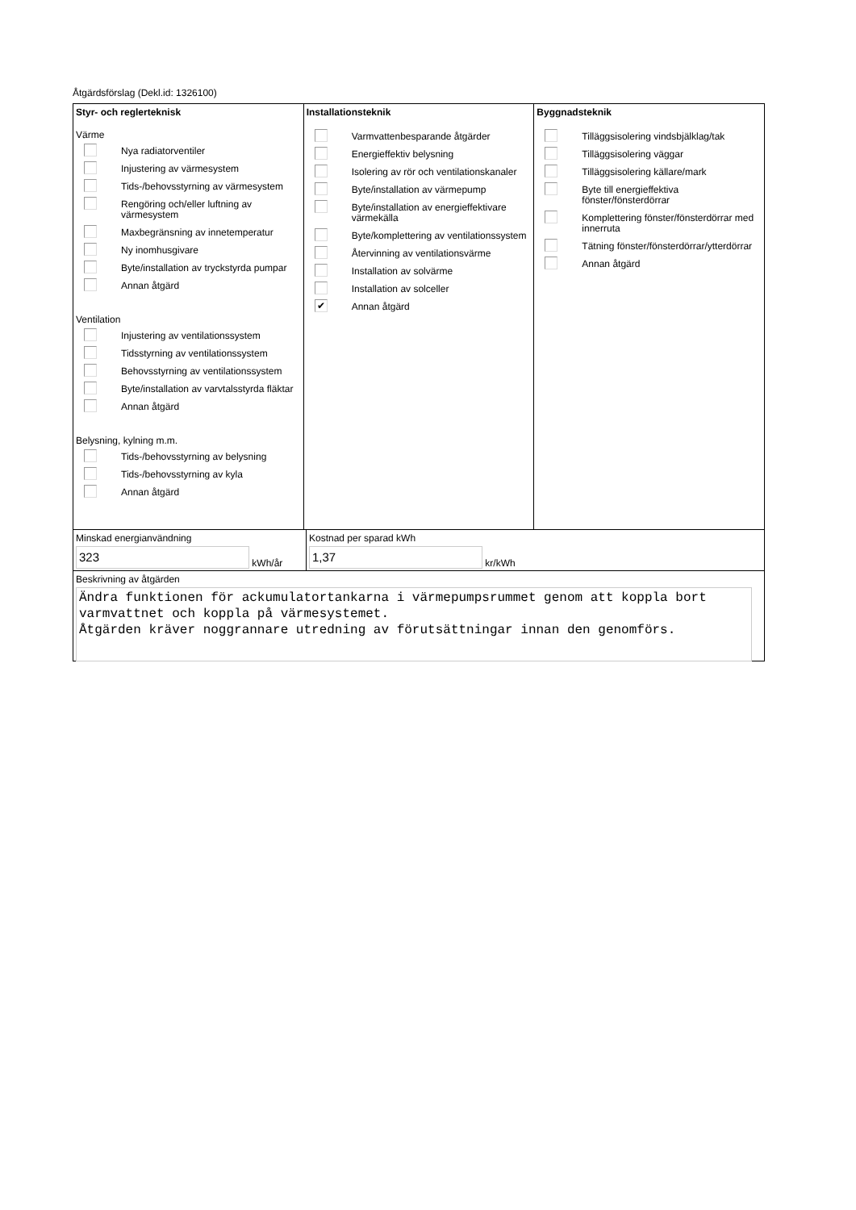Åtgärdsförslag (Dekl.id: 1326100)
Styr- och reglerteknisk
Värme
Nya radiatorventiler
Injustering av värmesystem
Tids-/behovsstyrning av värmesystem
Rengöring och/eller luftning av värmesystem
Maxbegränsning av innetemperatur
Ny inomhusgivare
Byte/installation av tryckstyrda pumpar
Annan åtgärd
Ventilation
Injustering av ventilationssystem
Tidsstyrning av ventilationssystem
Behovsstyrning av ventilationssystem
Byte/installation av varvtalsstyrda fläktar
Annan åtgärd
Belysning, kylning m.m.
Tids-/behovsstyrning av belysning
Tids-/behovsstyrning av kyla
Annan åtgärd
Installationsteknik
Varmvattenbesparande åtgärder
Energieffektiv belysning
Isolering av rör och ventilationskanaler
Byte/installation av värmepump
Byte/installation av energieffektivare värmekälla
Byte/komplettering av ventilationssystem
Återvinning av ventilationsvärme
Installation av solvärme
Installation av solceller
✔
Annan åtgärd
Byggnadsteknik
Tilläggsisolering vindsbjälklag/tak
Tilläggsisolering väggar
Tilläggsisolering källare/mark
Byte till energieffektiva fönster/fönsterdörrar
Komplettering fönster/fönsterdörrar med innerruta
Tätning fönster/fönsterdörrar/ytterdörrar
Annan åtgärd
Minskad energianvändning
323 kWh/år
Kostnad per sparad kWh
1,37 kr/kWh
Beskrivning av åtgärden
Ändra funktionen för ackumulatortankarna i värmepumpsrummet genom att koppla bort varmvattnet och koppla på värmesystemet. Åtgärden kräver noggrannare utredning av förutsättningar innan den genomförs.